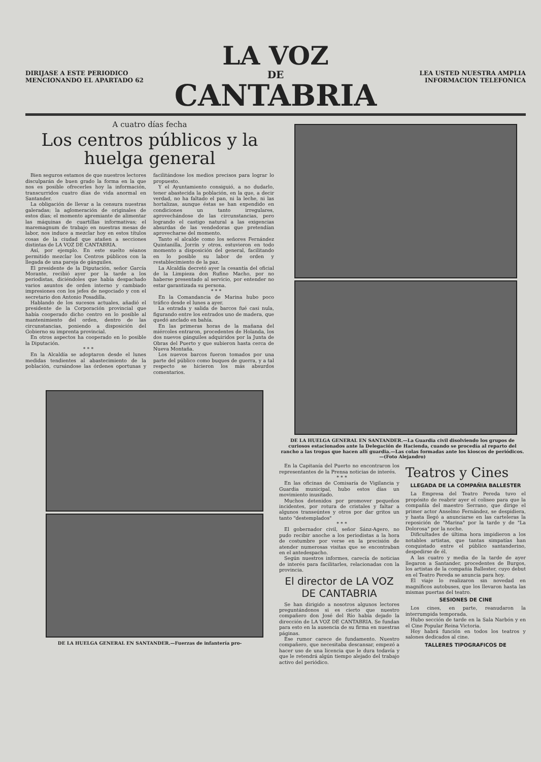DIRIJASE A ESTE PERIODICO
MENCIONANDO EL APARTADO 62
LA VOZ
DE
CANTABRIA
LEA USTED NUESTRA AMPLIA
INFORMACION TELEFONICA
A cuatro días fecha
Los centros públicos y la huelga general
Bien seguros estamos de que nuestros lectores disculparán de buen grado la forma en la que nos es posible ofrecerles hoy la información, transcurridos cuatro días de vida anormal en Santander.
La obligación de llevar a la censura nuestras galeradas; la aglomeración de originales de estos días; el momento apremiante de alimentar las máquinas de cuartillas informativas; el maremagnum de trabajo en nuestras mesas de labor, nos induce a mezclar hoy en estos títulos cosas de la ciudad que atañen a secciones distintas de LA VOZ DE CANTABRIA.
Así, por ejemplo. En este suelto séanos permitido mezclar los Centros públicos con la llegada de una pareja de gánguiles.
El presidente de la Diputación, señor García Morante, recibió ayer por la tarde a los periodistas, diciéndoles que había despachado varios asuntos de orden interno y cambiado impresiones con los jefes de negociado y con el secretario don Antonio Posadilla.
Hablando de los sucesos actuales, añadió el presidente de la Corporación provincial que había cooperado dicho centro en lo posible al mantenimiento del orden, dentro de las circunstancias, poniendo a disposición del Gobierno su imprenta provincial.
En otros aspectos ha cooperado en lo posible la Diputación.
* * *
En la Alcaldía se adoptaron desde el lunes medidas tendientes al abastecimiento de la población, cursándose las órdenes oportunas y facilitándose los medios precisos para lograr lo propuesto.
Y el Ayuntamiento consiguió, a no dudarlo, tener abastecida la población, en la que, a decir verdad, no ha faltado el pan, ni la leche, ni las hortalizas, aunque éstas se han expendido en condiciones un tanto irregulares, aprovechándose de las circunstancias, pero logrando el castigo natural a las exigencias absurdas de las vendedoras que pretendían aprovecharse del momento.
Tanto el alcalde como los señores Fernández Quintanilla, Jorrín y otros, estuvieron en todo momento a disposición del general, facilitando en lo posible su labor de orden y restablecimiento de la paz.
La Alcaldía decretó ayer la cesantía del oficial de la Limpieza don Rufino Macho, por no haberse presentado al servicio, por entender no estar garantizada su persona.
* * *
En la Comandancia de Marina hubo poco tráfico desde el lunes a ayer.
La entrada y salida de barcos fué casi nula, figurando entre los entrados uno de madera, que quedó anclado en bahía.
En las primeras horas de la mañana del miércoles entraron, procedentes de Holanda, los dos nuevos gánguiles adquiridos por la Junta de Obras del Puerto y que subieron hasta cerca de Nueva Montaña.
Los nuevos barcos fueron tomados por una parte del público como buques de guerra, y a tal respecto se hicieron los más absurdos comentarios.
DE LA HUELGA GENERAL EN SANTANDER.—Fuerzas de infantería pro-
DE LA HUELGA GENERAL EN SANTANDER.—La Guardia civil disolviendo los grupos de curiosos estacionados ante la Delegación de Hacienda, cuando se procedía al reparto del rancho a las tropas que hacen allí guardia.—Las colas formadas ante los kioscos de periódicos.—(Foto Alejandro)
En la Capitanía del Puerto no encontraron los representantes de la Prensa noticias de interés.
* * *
En las oficinas de Comisaría de Vigilancia y Guardia municipal, hubo estos días un movimiento inusitado.
Muchos detenidos por promover pequeños incidentes, por rotura de cristales y faltar a algunos transeúntes y otros por dar gritos un tanto "destemplados"
* * *
El gobernador civil, señor Sánz-Agero, no pudo recibir anoche a los periodistas a la hora de costumbre por verse en la precisión de atender numerosas visitas que se encontraban en el antedespacho.
Según nuestros informes, carecía de noticias de interés para facilitarles, relacionadas con la provincia.
El director de LA VOZ DE CANTABRIA
Se han dirigido a nosotros algunos lectores preguntándonos si es cierto que nuestro compañero don José del Río había dejado la dirección de LA VOZ DE CANTABRIA. Se fundan para esto en la ausencia de su firma en nuestras páginas.
Ese rumor carece de fundamento. Nuestro compañero, que necesitaba descansar, empezó a hacer uso de una licencia que le dura todavía y que le retendrá algún tiempo alejado del trabajo activo del periódico.
Teatros y Cines
LLEGADA DE LA COMPAÑIA BALLESTER
La Empresa del Teatro Pereda tuvo el propósito de reabrir ayer el coliseo para que la compañía del maestro Serrano, que dirige el primer actor Anselmo Fernández, se despidiera, y hasta llegó a anunciarse en las carteleras la reposición de "Marina" por la tarde y de "La Dolorosa" por la noche.
Dificultades de última hora impidieron a los notables artistas, que tantas simpatías han conquistado entre el público santanderino, despedirse de él.
A las cuatro y media de la tarde de ayer llegaron a Santander, procedentes de Burgos, los artistas de la compañía Ballester, cuyo debut en el Teatro Pereda se anuncia para hoy.
El viaje lo realizaron sin novedad en magníficos autobuses, que los llevaron hasta las mismas puertas del teatro.
SESIONES DE CINE
Los cines, en parte, reanudaron la interrumpida temporada.
Hubo sección de tarde en la Sala Narbón y en el Cine Popular Reina Victoria.
Hoy habrá función en todos los teatros y salones dedicados al cine.
TALLERES TIPOGRAFICOS DE